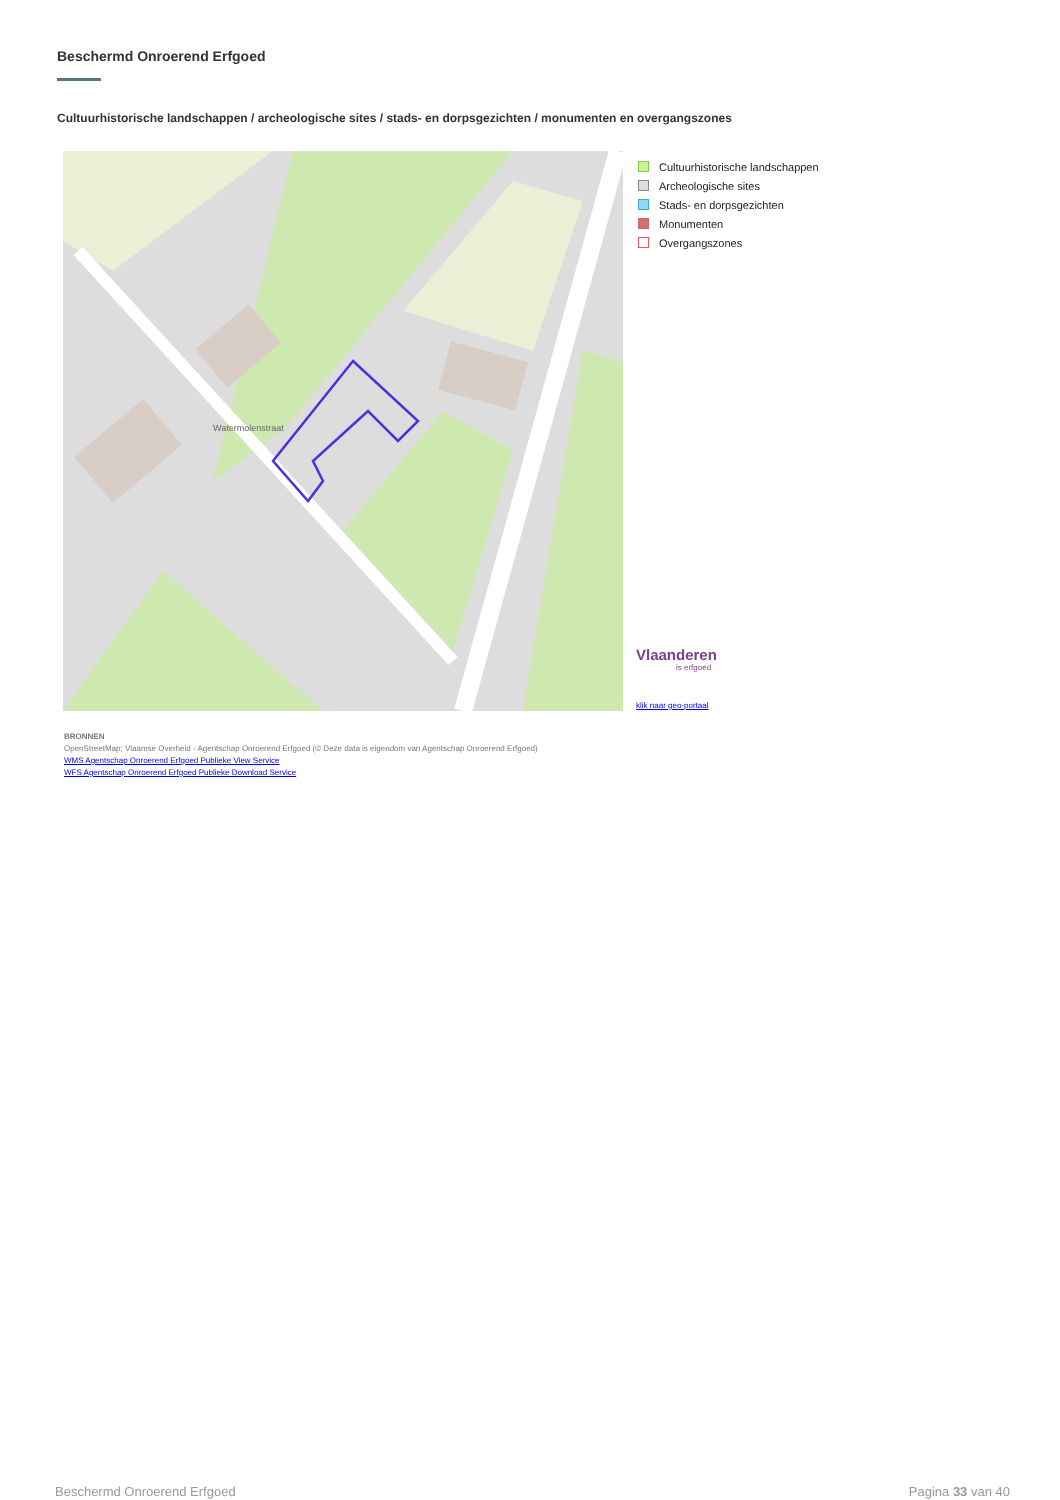Beschermd Onroerend Erfgoed
Cultuurhistorische landschappen / archeologische sites / stads- en dorpsgezichten / monumenten en overgangszones
Watermolenstraat
Cultuurhistorische landschappen
Archeologische sites
Stads- en dorpsgezichten
Monumenten
Overgangszones
Vlaanderen
is erfgoed
klik naar geo-portaal
BRONNEN
OpenStreetMap; Vlaamse Overheid - Agentschap Onroerend Erfgoed (© Deze data is eigendom van Agentschap Onroerend Erfgoed)
WMS Agentschap Onroerend Erfgoed Publieke View Service
WFS Agentschap Onroerend Erfgoed Publieke Download Service
Beschermd Onroerend Erfgoed Pagina 33 van 40